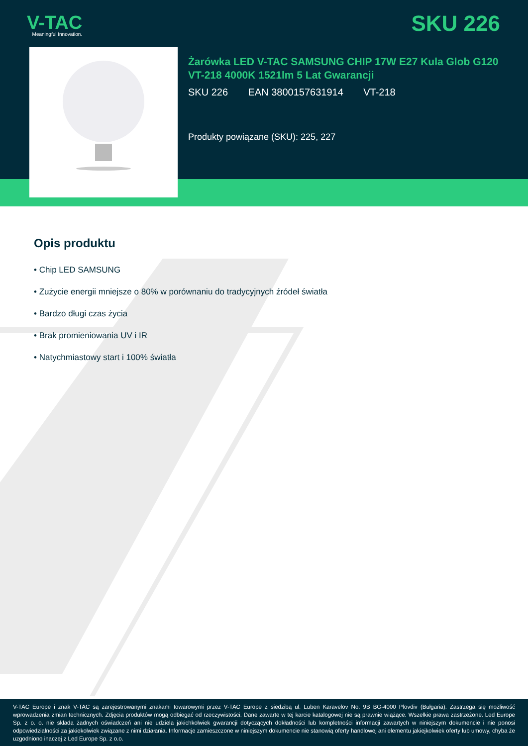V-TAC
Meaningful Innovation.
SKU 226
Żarówka LED V-TAC SAMSUNG CHIP 17W E27 Kula Glob G120 VT-218 4000K 1521lm 5 Lat Gwarancji
SKU 226 EAN 3800157631914 VT-218
Produkty powiązane (SKU): 225, 227
Opis produktu
• Chip LED SAMSUNG
• Zużycie energii mniejsze o 80% w porównaniu do tradycyjnych źródeł światła
• Bardzo długi czas życia
• Brak promieniowania UV i IR
• Natychmiastowy start i 100% światła
V-TAC Europe i znak V-TAC są zarejestrowanymi znakami towarowymi przez V-TAC Europe z siedzibą ul. Luben Karavelov No: 9B BG-4000 Plovdiv (Bułgaria). Zastrzega się możliwość wprowadzenia zmian technicznych. Zdjęcia produktów mogą odbiegać od rzeczywistości. Dane zawarte w tej karcie katalogowej nie są prawnie wiążące. Wszelkie prawa zastrzeżone. Led Europe Sp. z o. o. nie składa żadnych oświadczeń ani nie udziela jakichkolwiek gwarancji dotyczących dokładności lub kompletności informacji zawartych w niniejszym dokumencie i nie ponosi odpowiedzialności za jakiekolwiek związane z nimi działania. Informacje zamieszczone w niniejszym dokumencie nie stanowią oferty handlowej ani elementu jakiejkolwiek oferty lub umowy, chyba że uzgodniono inaczej z Led Europe Sp. z o.o.